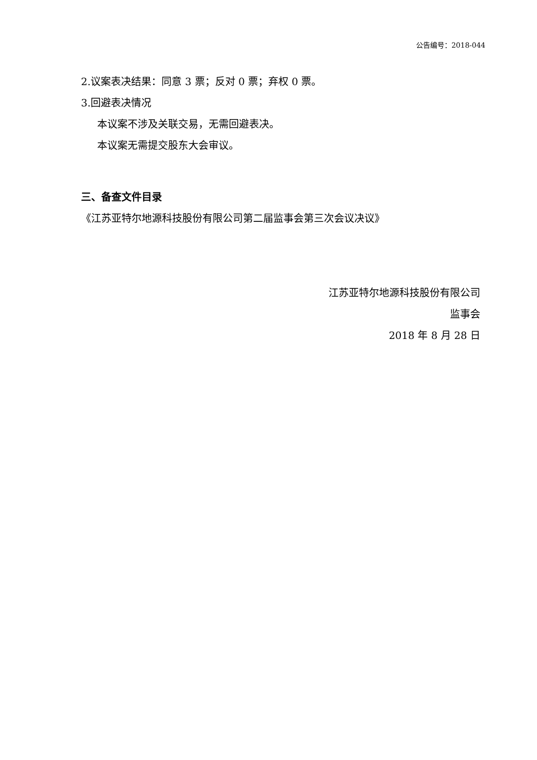公告编号：2018-044
2.议案表决结果：同意 3 票；反对 0 票；弃权 0 票。
3.回避表决情况
本议案不涉及关联交易，无需回避表决。
本议案无需提交股东大会审议。
三、备查文件目录
《江苏亚特尔地源科技股份有限公司第二届监事会第三次会议决议》
江苏亚特尔地源科技股份有限公司
监事会
2018 年 8 月 28 日